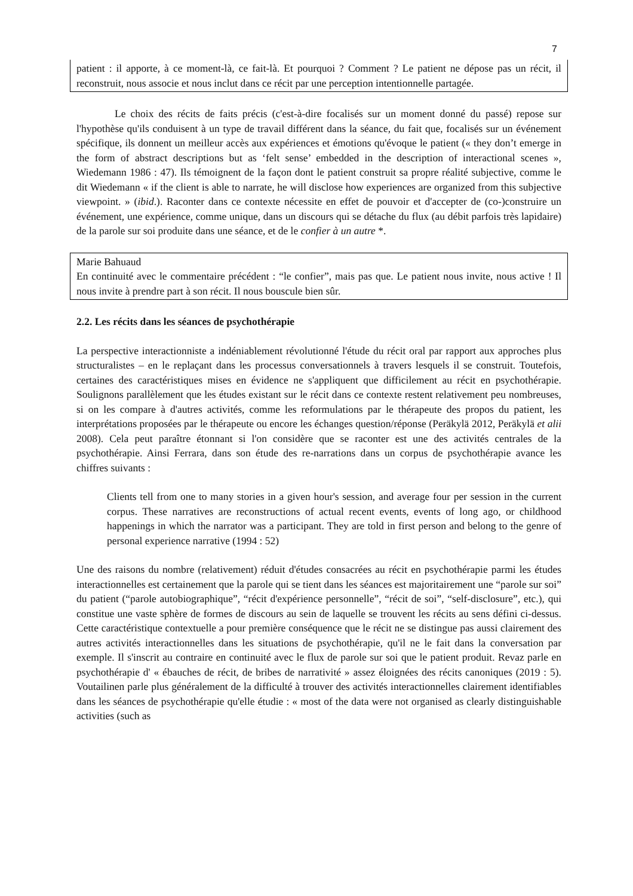7
patient : il apporte, à ce moment-là, ce fait-là. Et pourquoi ? Comment ? Le patient ne dépose pas un récit, il reconstruit, nous associe et nous inclut dans ce récit par une perception intentionnelle partagée.
Le choix des récits de faits précis (c'est-à-dire focalisés sur un moment donné du passé) repose sur l'hypothèse qu'ils conduisent à un type de travail différent dans la séance, du fait que, focalisés sur un événement spécifique, ils donnent un meilleur accès aux expériences et émotions qu'évoque le patient (« they don’t emerge in the form of abstract descriptions but as ‘felt sense’ embedded in the description of interactional scenes », Wiedemann 1986 : 47). Ils témoignent de la façon dont le patient construit sa propre réalité subjective, comme le dit Wiedemann « if the client is able to narrate, he will disclose how experiences are organized from this subjective viewpoint. » (ibid.). Raconter dans ce contexte nécessite en effet de pouvoir et d'accepter de (co-)construire un événement, une expérience, comme unique, dans un discours qui se détache du flux (au débit parfois très lapidaire) de la parole sur soi produite dans une séance, et de le confier à un autre *.
Marie Bahuaud
En continuité avec le commentaire précédent : “le confier”, mais pas que. Le patient nous invite, nous active ! Il nous invite à prendre part à son récit. Il nous bouscule bien sûr.
2.2. Les récits dans les séances de psychothérapie
La perspective interactionniste a indéniablement révolutionné l'étude du récit oral par rapport aux approches plus structuralistes – en le replaçant dans les processus conversationnels à travers lesquels il se construit. Toutefois, certaines des caractéristiques mises en évidence ne s'appliquent que difficilement au récit en psychothérapie. Soulignons parallèlement que les études existant sur le récit dans ce contexte restent relativement peu nombreuses, si on les compare à d'autres activités, comme les reformulations par le thérapeute des propos du patient, les interprétations proposées par le thérapeute ou encore les échanges question/réponse (Peräkylä 2012, Peräkylä et alii 2008). Cela peut paraître étonnant si l'on considère que se raconter est une des activités centrales de la psychothérapie. Ainsi Ferrara, dans son étude des re-narrations dans un corpus de psychothérapie avance les chiffres suivants :
Clients tell from one to many stories in a given hour's session, and average four per session in the current corpus. These narratives are reconstructions of actual recent events, events of long ago, or childhood happenings in which the narrator was a participant. They are told in first person and belong to the genre of personal experience narrative (1994 : 52)
Une des raisons du nombre (relativement) réduit d'études consacrées au récit en psychothérapie parmi les études interactionnelles est certainement que la parole qui se tient dans les séances est majoritairement une “parole sur soi” du patient (“parole autobiographique”, “récit d'expérience personnelle”, “récit de soi”, “self-disclosure”, etc.), qui constitue une vaste sphère de formes de discours au sein de laquelle se trouvent les récits au sens défini ci-dessus. Cette caractéristique contextuelle a pour première conséquence que le récit ne se distingue pas aussi clairement des autres activités interactionnelles dans les situations de psychothérapie, qu'il ne le fait dans la conversation par exemple. Il s'inscrit au contraire en continuité avec le flux de parole sur soi que le patient produit. Revaz parle en psychothérapie d' « ébauches de récit, de bribes de narrativité » assez éloignées des récits canoniques (2019 : 5). Voutailinen parle plus généralement de la difficulté à trouver des activités interactionnelles clairement identifiables dans les séances de psychothérapie qu'elle étudie : « most of the data were not organised as clearly distinguishable activities (such as